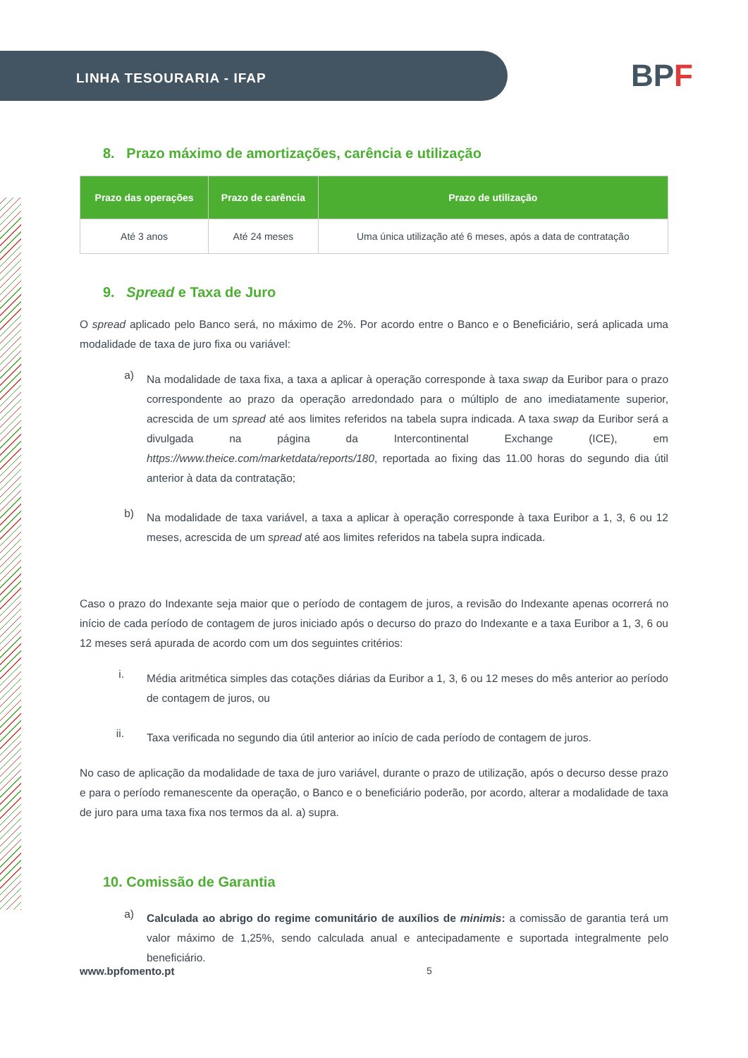LINHA TESOURARIA - IFAP
BPF
8. Prazo máximo de amortizações, carência e utilização
| Prazo das operações | Prazo de carência | Prazo de utilização |
| --- | --- | --- |
| Até 3 anos | Até 24 meses | Uma única utilização até 6 meses, após a data de contratação |
9. Spread e Taxa de Juro
O spread aplicado pelo Banco será, no máximo de 2%. Por acordo entre o Banco e o Beneficiário, será aplicada uma modalidade de taxa de juro fixa ou variável:
a)
Na modalidade de taxa fixa, a taxa a aplicar à operação corresponde à taxa swap da Euribor para o prazo correspondente ao prazo da operação arredondado para o múltiplo de ano imediatamente superior, acrescida de um spread até aos limites referidos na tabela supra indicada. A taxa swap da Euribor será a divulgada na página da Intercontinental Exchange (ICE), em https://www.theice.com/marketdata/reports/180, reportada ao fixing das 11.00 horas do segundo dia útil anterior à data da contratação;
b)
Na modalidade de taxa variável, a taxa a aplicar à operação corresponde à taxa Euribor a 1, 3, 6 ou 12 meses, acrescida de um spread até aos limites referidos na tabela supra indicada.
Caso o prazo do Indexante seja maior que o período de contagem de juros, a revisão do Indexante apenas ocorrerá no início de cada período de contagem de juros iniciado após o decurso do prazo do Indexante e a taxa Euribor a 1, 3, 6 ou 12 meses será apurada de acordo com um dos seguintes critérios:
i.
Média aritmética simples das cotações diárias da Euribor a 1, 3, 6 ou 12 meses do mês anterior ao período de contagem de juros, ou
ii.
Taxa verificada no segundo dia útil anterior ao início de cada período de contagem de juros.
No caso de aplicação da modalidade de taxa de juro variável, durante o prazo de utilização, após o decurso desse prazo e para o período remanescente da operação, o Banco e o beneficiário poderão, por acordo, alterar a modalidade de taxa de juro para uma taxa fixa nos termos da al. a) supra.
10. Comissão de Garantia
a)
Calculada ao abrigo do regime comunitário de auxílios de minimis: a comissão de garantia terá um valor máximo de 1,25%, sendo calculada anual e antecipadamente e suportada integralmente pelo beneficiário.
www.bpfomento.pt 5